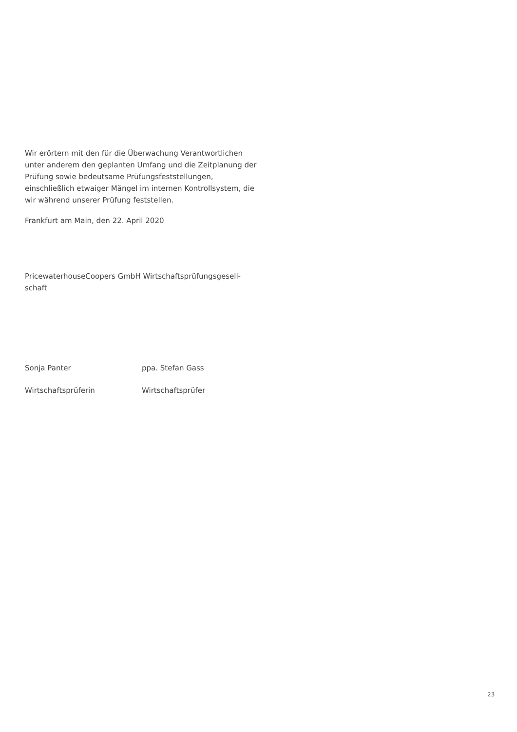Wir erörtern mit den für die Überwachung Verantwortlichen unter anderem den geplanten Umfang und die Zeitplanung der Prüfung sowie bedeutsame Prüfungsfeststellungen, einschließlich etwaiger Mängel im internen Kontrollsystem, die wir während unserer Prüfung feststellen.
Frankfurt am Main, den 22. April 2020
PricewaterhouseCoopers GmbH Wirtschaftsprüfungsgesell-
schaft
Sonja Panter ppa. Stefan Gass
Wirtschaftsprüferin Wirtschaftsprüfer
23